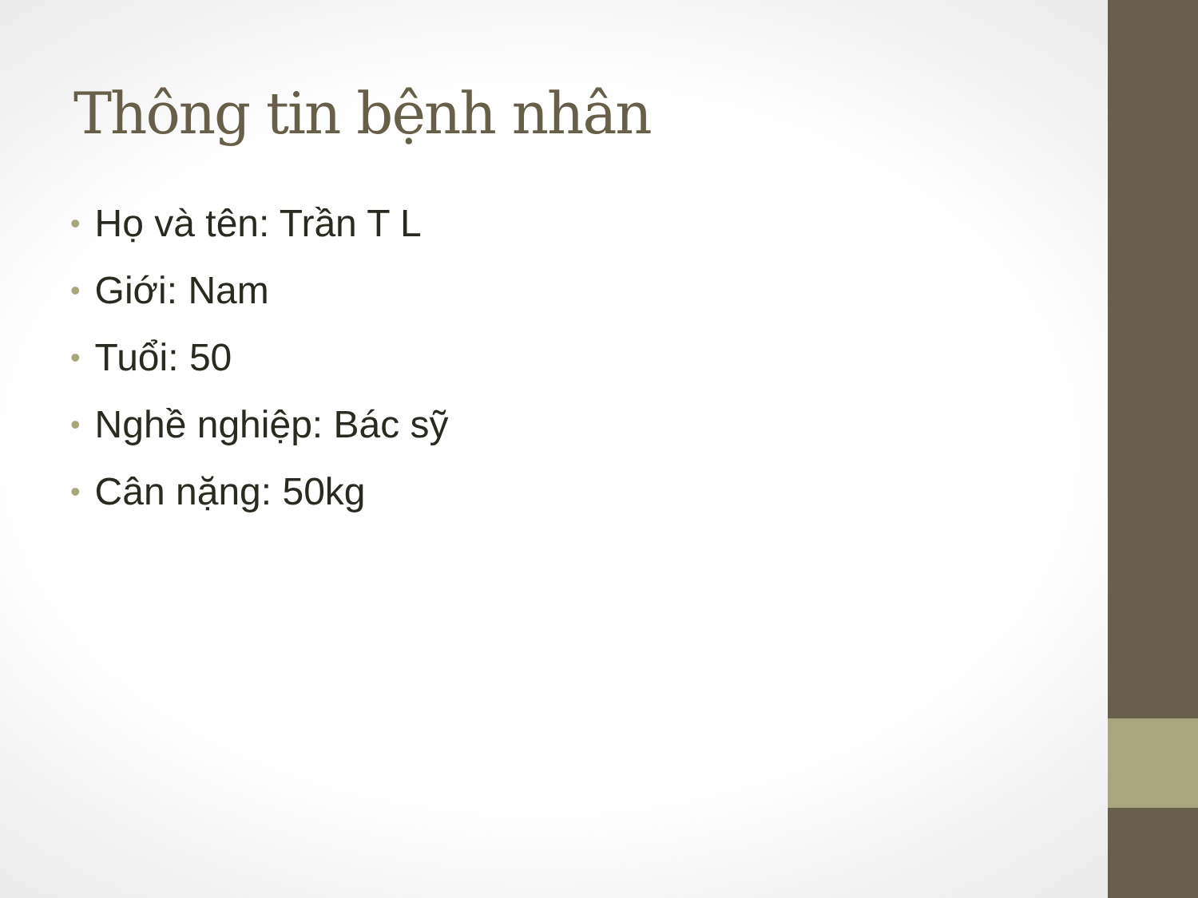Thông tin bệnh nhân
• Họ và tên: Trần T L
• Giới: Nam
• Tuổi: 50
• Nghề nghiệp: Bác sỹ
• Cân nặng: 50kg